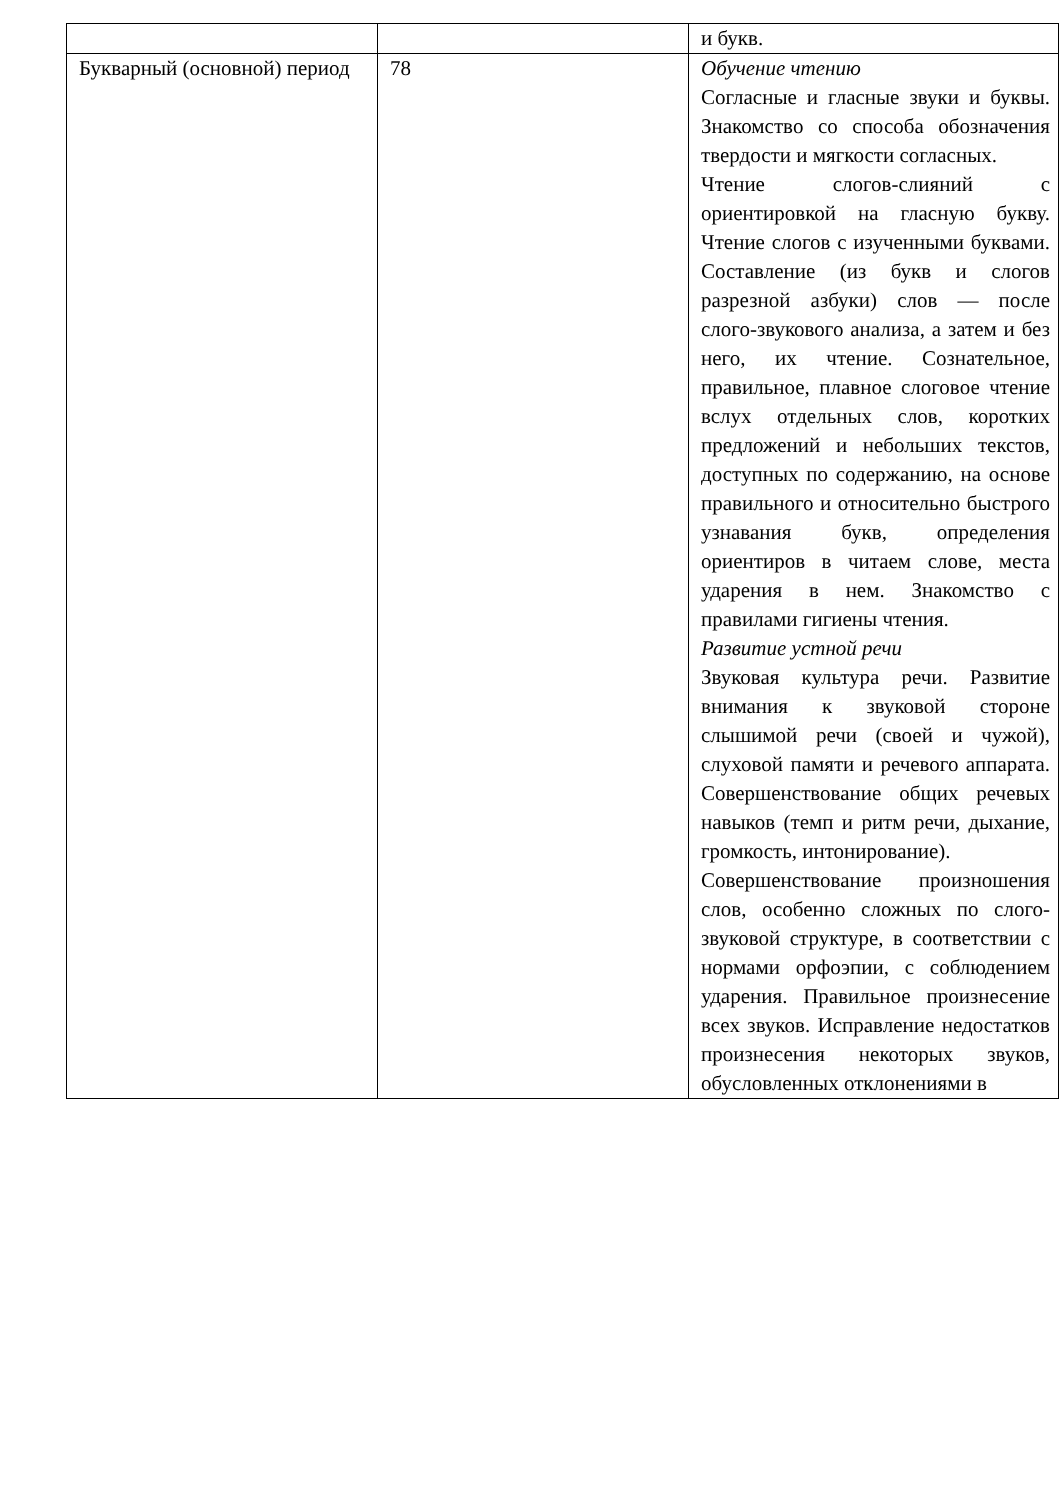| | | и букв. |
| Букварный (основной) период | 78 | Обучение чтению Согласные и гласные звуки и буквы. Знакомство со способа обозначения твердости и мягкости согласных. Чтение слогов-слияний с ориентировкой на гласную букву. Чтение слогов с изученными буквами. Составление (из букв и слогов разрезной азбуки) слов — после слого-звукового анализа, а затем и без него, их чтение. Сознательное, правильное, плавное слоговое чтение вслух отдельных слов, коротких предложений и небольших текстов, доступных по содержанию, на основе правильного и относительно быстрого узнавания букв, определения ориентиров в читаем слове, места ударения в нем. Знакомство с правилами гигиены чтения. Развитие устной речи Звуковая культура речи. Развитие внимания к звуковой стороне слышимой речи (своей и чужой), слуховой памяти и речевого аппарата. Совершенствование общих речевых навыков (темп и ритм речи, дыхание, громкость, интонирование). Совершенствование произношения слов, особенно сложных по слого-звуковой структуре, в соответствии с нормами орфоэпии, с соблюдением ударения. Правильное произнесение всех звуков. Исправление недостатков произнесения некоторых звуков, обусловленных отклонениями в |